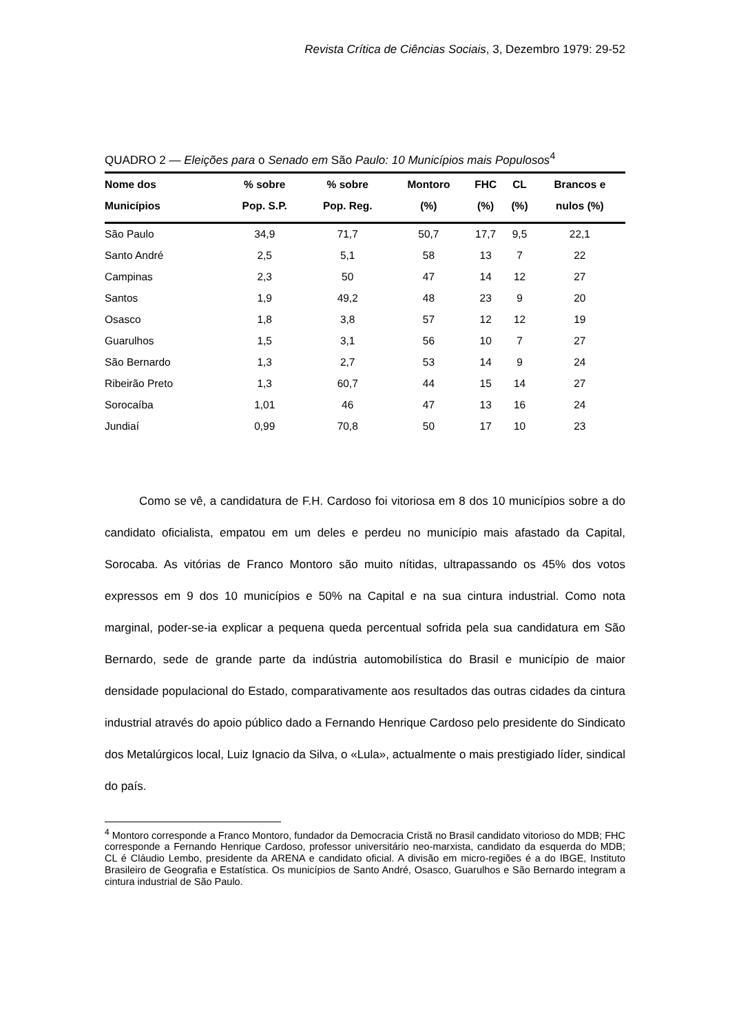Revista Crítica de Ciências Sociais, 3, Dezembro 1979: 29-52
QUADRO 2 — Eleições para o Senado em São Paulo: 10 Municípios mais Populosos<sup>4</sup>
| Nome dos | % sobre | % sobre | Montoro | FHC | CL | Brancos e |
| --- | --- | --- | --- | --- | --- | --- |
| Municípios | Pop. S.P. | Pop. Reg. | (%) | (%) | (%) | nulos (%) |
| São Paulo | 34,9 | 71,7 | 50,7 | 17,7 | 9,5 | 22,1 |
| Santo André | 2,5 | 5,1 | 58 | 13 | 7 | 22 |
| Campinas | 2,3 | 50 | 47 | 14 | 12 | 27 |
| Santos | 1,9 | 49,2 | 48 | 23 | 9 | 20 |
| Osasco | 1,8 | 3,8 | 57 | 12 | 12 | 19 |
| Guarulhos | 1,5 | 3,1 | 56 | 10 | 7 | 27 |
| São Bernardo | 1,3 | 2,7 | 53 | 14 | 9 | 24 |
| Ribeirão Preto | 1,3 | 60,7 | 44 | 15 | 14 | 27 |
| Sorocaíba | 1,01 | 46 | 47 | 13 | 16 | 24 |
| Jundiaí | 0,99 | 70,8 | 50 | 17 | 10 | 23 |
Como se vê, a candidatura de F.H. Cardoso foi vitoriosa em 8 dos 10 municípios sobre a do candidato oficialista, empatou em um deles e perdeu no município mais afastado da Capital, Sorocaba. As vitórias de Franco Montoro são muito nítidas, ultrapassando os 45% dos votos expressos em 9 dos 10 municípios e 50% na Capital e na sua cintura industrial. Como nota marginal, poder-se-ia explicar a pequena queda percentual sofrida pela sua candidatura em São Bernardo, sede de grande parte da indústria automobilística do Brasil e município de maior densidade populacional do Estado, comparativamente aos resultados das outras cidades da cintura industrial através do apoio público dado a Fernando Henrique Cardoso pelo presidente do Sindicato dos Metalúrgicos local, Luiz Ignacio da Silva, o «Lula», actualmente o mais prestigiado líder, sindical do país.
<sup>4</sup> Montoro corresponde a Franco Montoro, fundador da Democracia Cristã no Brasil candidato vitorioso do MDB; FHC corresponde a Fernando Henrique Cardoso, professor universitário neo-marxista, candidato da esquerda do MDB; CL é Cláudio Lembo, presidente da ARENA e candidato oficial. A divisão em micro-regiões é a do IBGE, Instituto Brasileiro de Geografia e Estatística. Os municípios de Santo André, Osasco, Guarulhos e São Bernardo integram a cintura industrial de São Paulo.